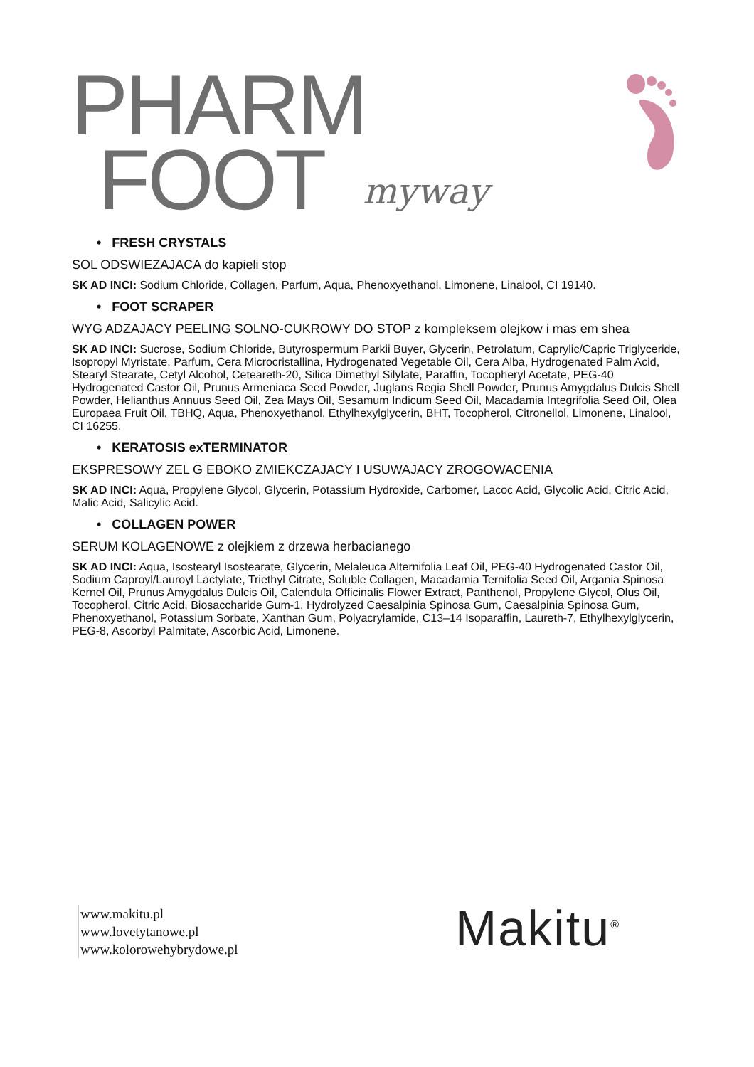PHARM
FOOT
myway
• FRESH CRYSTALS
SOL ODSWIEZAJACA do kapieli stop
SK AD INCI: Sodium Chloride, Collagen, Parfum, Aqua, Phenoxyethanol, Limonene, Linalool, CI 19140.
• FOOT SCRAPER
WYG ADZAJACY PEELING SOLNO-CUKROWY DO STOP z kompleksem olejkow i mas em shea
SK AD INCI: Sucrose, Sodium Chloride, Butyrospermum Parkii Buyer, Glycerin, Petrolatum, Caprylic/Capric Triglyceride, Isopropyl Myristate, Parfum, Cera Microcristallina, Hydrogenated Vegetable Oil, Cera Alba, Hydrogenated Palm Acid, Stearyl Stearate, Cetyl Alcohol, Ceteareth-20, Silica Dimethyl Silylate, Paraffin, Tocopheryl Acetate, PEG-40 Hydrogenated Castor Oil, Prunus Armeniaca Seed Powder, Juglans Regia Shell Powder, Prunus Amygdalus Dulcis Shell Powder, Helianthus Annuus Seed Oil, Zea Mays Oil, Sesamum Indicum Seed Oil, Macadamia Integrifolia Seed Oil, Olea Europaea Fruit Oil, TBHQ, Aqua, Phenoxyethanol, Ethylhexylglycerin, BHT, Tocopherol, Citronellol, Limonene, Linalool, CI 16255.
• KERATOSIS exTERMINATOR
EKSPRESOWY ZEL G EBOKO ZMIEKCZAJACY I USUWAJACY ZROGOWACENIA
SK AD INCI: Aqua, Propylene Glycol, Glycerin, Potassium Hydroxide, Carbomer, Lacoc Acid, Glycolic Acid, Citric Acid, Malic Acid, Salicylic Acid.
• COLLAGEN POWER
SERUM KOLAGENOWE z olejkiem z drzewa herbacianego
SK AD INCI: Aqua, Isostearyl Isostearate, Glycerin, Melaleuca Alternifolia Leaf Oil, PEG-40 Hydrogenated Castor Oil, Sodium Caproyl/Lauroyl Lactylate, Triethyl Citrate, Soluble Collagen, Macadamia Ternifolia Seed Oil, Argania Spinosa Kernel Oil, Prunus Amygdalus Dulcis Oil, Calendula Officinalis Flower Extract, Panthenol, Propylene Glycol, Olus Oil, Tocopherol, Citric Acid, Biosaccharide Gum-1, Hydrolyzed Caesalpinia Spinosa Gum, Caesalpinia Spinosa Gum, Phenoxyethanol, Potassium Sorbate, Xanthan Gum, Polyacrylamide, C13–14 Isoparaffin, Laureth-7, Ethylhexylglycerin, PEG-8, Ascorbyl Palmitate, Ascorbic Acid, Limonene.
www.makitu.pl
www.lovetytanowe.pl
www.kolorowehybrydowe.pl
Makitu<sup>®</sup>